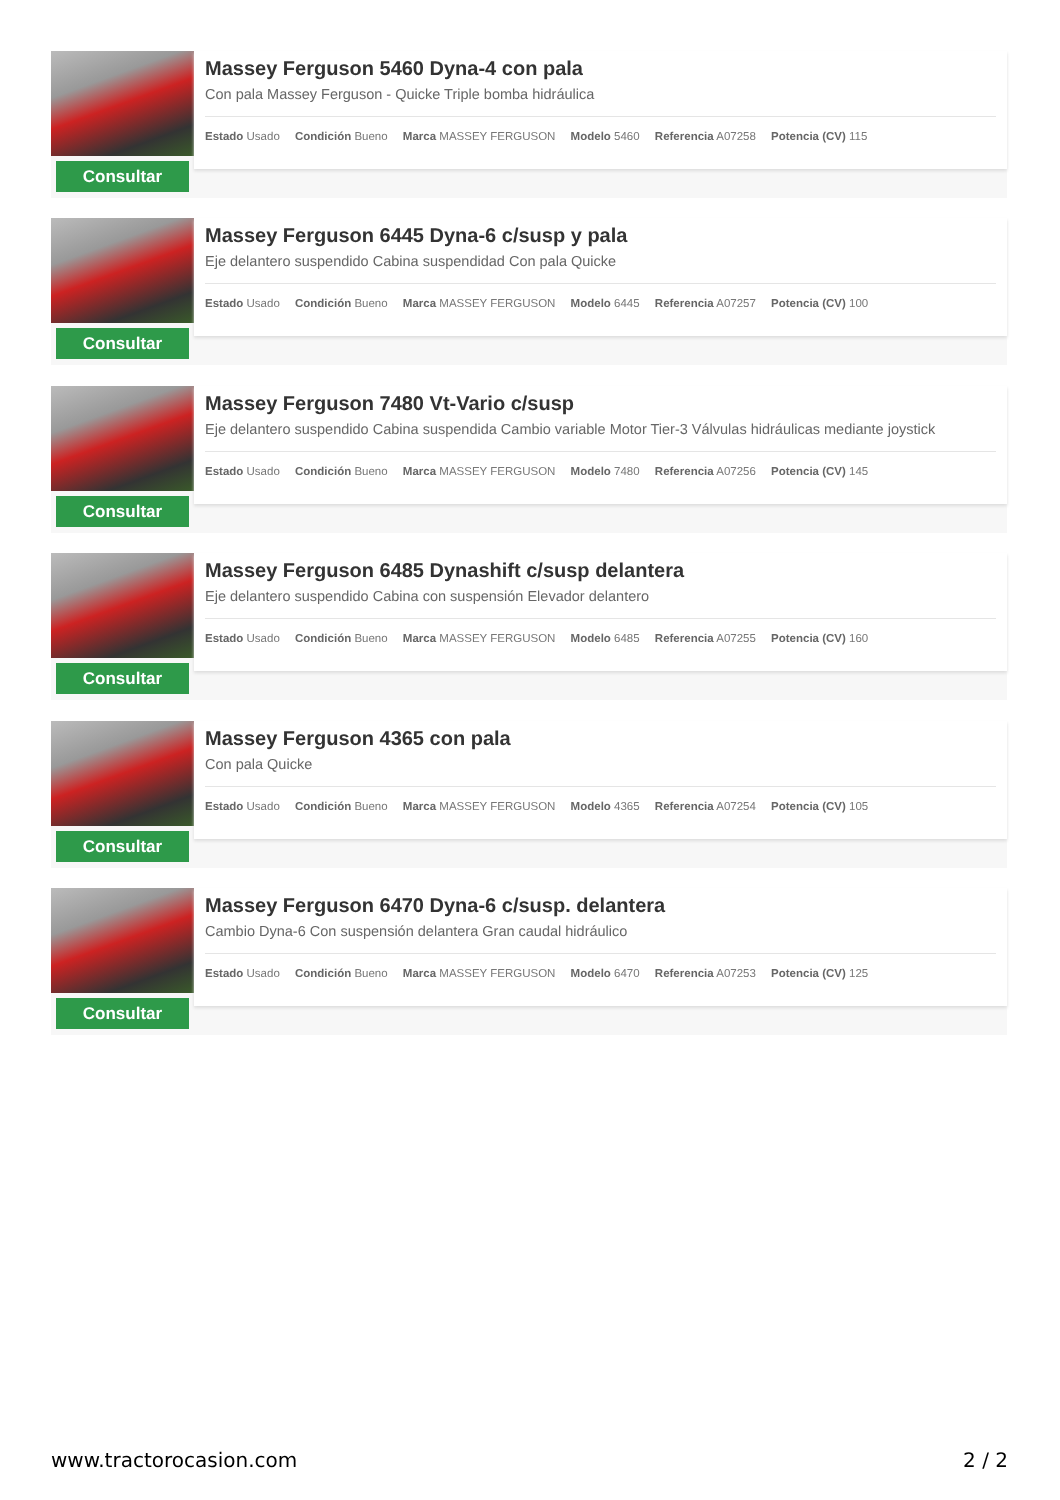Consultar
Massey Ferguson 5460 Dyna-4 con pala
Con pala Massey Ferguson - Quicke Triple bomba hidráulica
Estado Usado Condición Bueno Marca MASSEY FERGUSON Modelo 5460 Referencia A07258 Potencia (CV) 115
Consultar
Massey Ferguson 6445 Dyna-6 c/susp y pala
Eje delantero suspendido Cabina suspendidad Con pala Quicke
Estado Usado Condición Bueno Marca MASSEY FERGUSON Modelo 6445 Referencia A07257 Potencia (CV) 100
Consultar
Massey Ferguson 7480 Vt-Vario c/susp
Eje delantero suspendido Cabina suspendida Cambio variable Motor Tier-3 Válvulas hidráulicas mediante joystick
Estado Usado Condición Bueno Marca MASSEY FERGUSON Modelo 7480 Referencia A07256 Potencia (CV) 145
Consultar
Massey Ferguson 6485 Dynashift c/susp delantera
Eje delantero suspendido Cabina con suspensión Elevador delantero
Estado Usado Condición Bueno Marca MASSEY FERGUSON Modelo 6485 Referencia A07255 Potencia (CV) 160
Consultar
Massey Ferguson 4365 con pala
Con pala Quicke
Estado Usado Condición Bueno Marca MASSEY FERGUSON Modelo 4365 Referencia A07254 Potencia (CV) 105
Consultar
Massey Ferguson 6470 Dyna-6 c/susp. delantera
Cambio Dyna-6 Con suspensión delantera Gran caudal hidráulico
Estado Usado Condición Bueno Marca MASSEY FERGUSON Modelo 6470 Referencia A07253 Potencia (CV) 125
www.tractorocasion.com 2 / 2